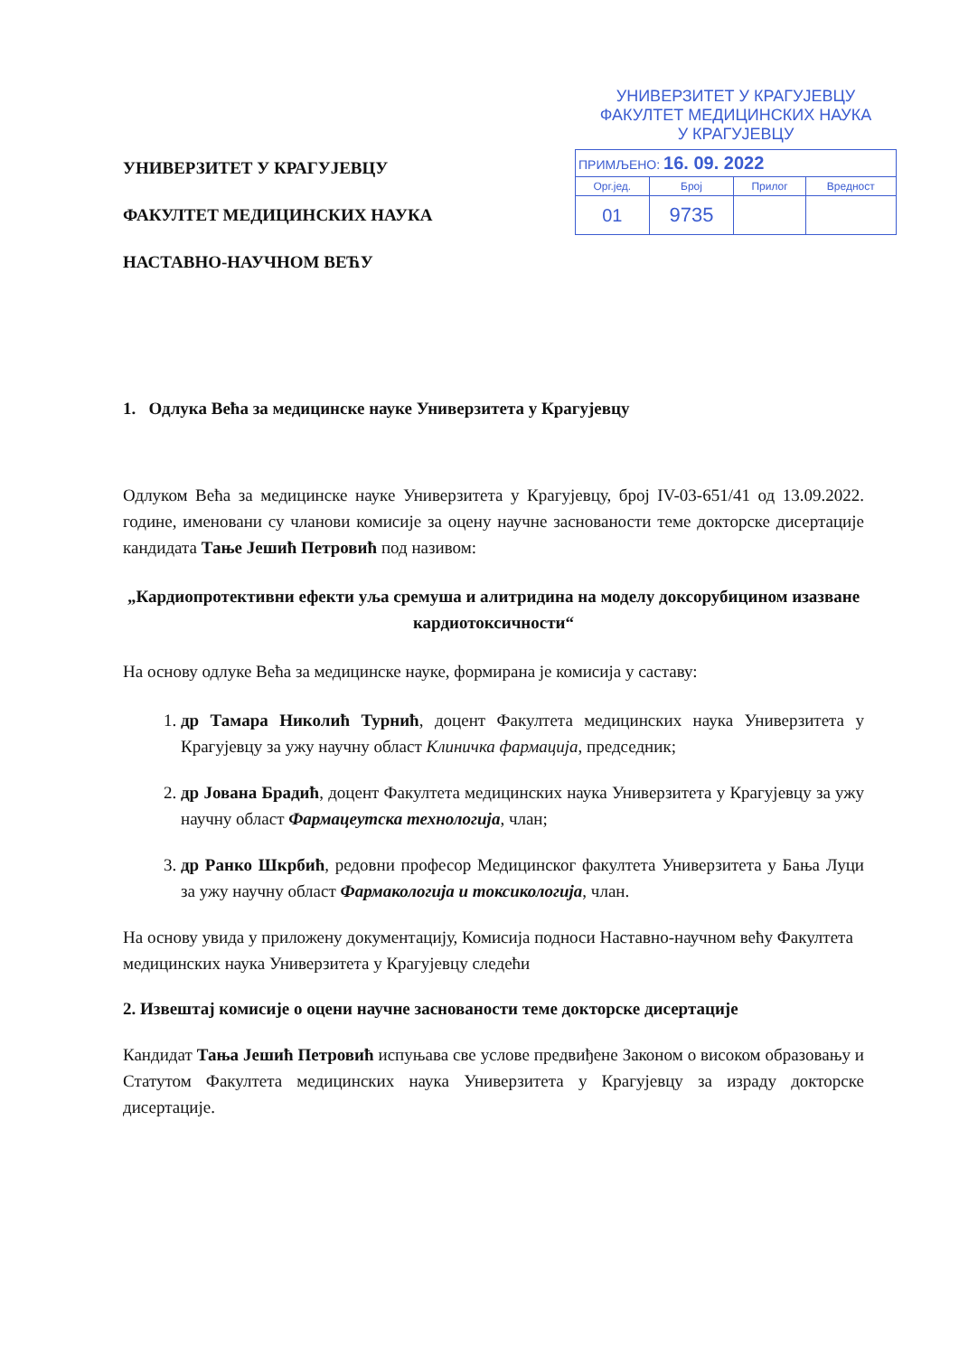УНИВЕРЗИТЕТ У КРАГУЈЕВЦУ
ФАКУЛТЕТ МЕДИЦИНСКИХ НАУКА
У КРАГУЈЕВЦУ
| ПРИМЉЕНО: 16. 09. 2022 | | | |
| Орг.јед. | Број | Прилог | Вредност |
| 01 | 9735 | | |
УНИВЕРЗИТЕТ У КРАГУЈЕВЦУ
ФАКУЛТЕТ МЕДИЦИНСКИХ НАУКА
НАСТАВНО-НАУЧНОМ ВЕЋУ
1. Одлука Већа за медицинске науке Универзитета у Крагујевцу
Одлуком Већа за медицинске науке Универзитета у Крагујевцу, број IV-03-651/41 од 13.09.2022. године, именовани су чланови комисије за оцену научне заснованости теме докторске дисертације кандидата Тање Јешић Петровић под називом:
„Кардиопротективни ефекти уља сремуша и алитридина на моделу доксорубицином изазване кардиотоксичности“
На основу одлуке Већа за медицинске науке, формирана је комисија у саставу:
1. др Тамара Николић Турнић, доцент Факултета медицинских наука Универзитета у Крагујевцу за ужу научну област Клиничка фармација, председник;
2. др Јована Брадић, доцент Факултета медицинских наука Универзитета у Крагујевцу за ужу научну област Фармацеутска технологија, члан;
3. др Ранко Шкрбић, редовни професор Медицинског факултета Универзитета у Бања Луци за ужу научну област Фармакологија и токсикологија, члан.
На основу увида у приложену документацију, Комисија подноси Наставно-научном већу Факултета медицинских наука Универзитета у Крагујевцу следећи
2. Извештај комисије о оцени научне заснованости теме докторске дисертације
Кандидат Тања Јешић Петровић испуњава све услове предвиђене Законом о високом образовању и Статутом Факултета медицинских наука Универзитета у Крагујевцу за израду докторске дисертације.